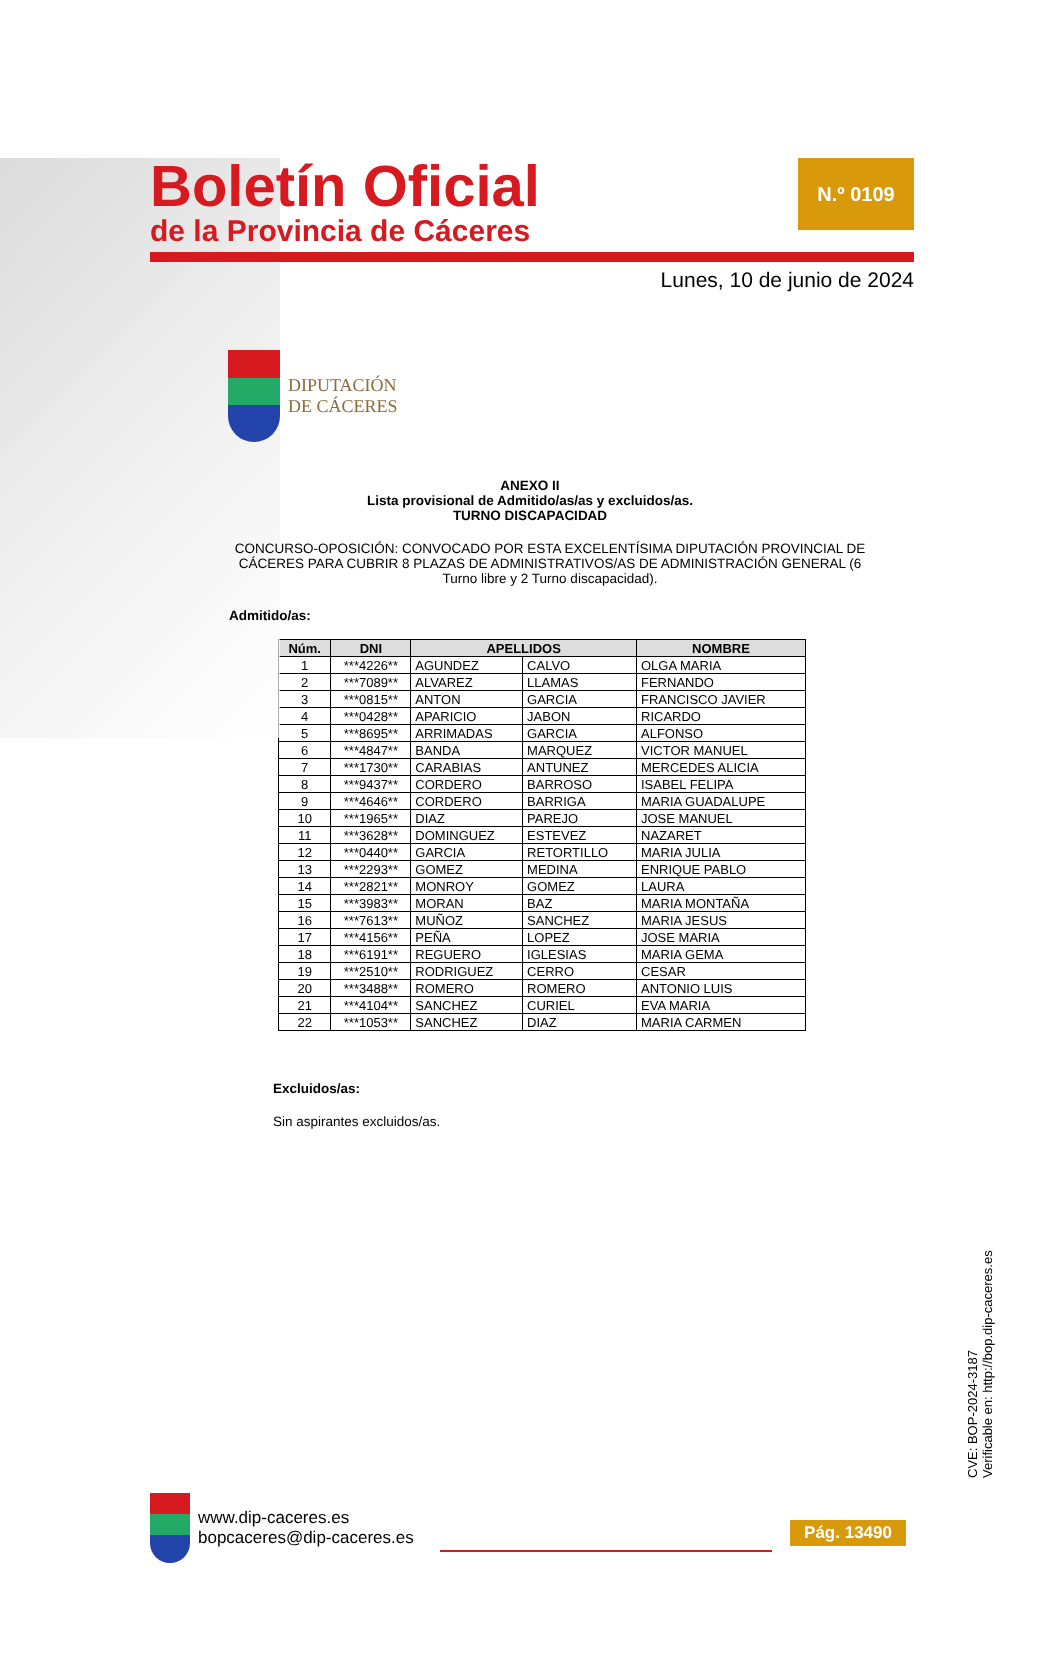Boletín Oficial
de la Provincia de Cáceres
N.º 0109
Lunes, 10 de junio de 2024
DIPUTACIÓN
DE CÁCERES
ANEXO II
Lista provisional de Admitido/as/as y excluidos/as.
TURNO DISCAPACIDAD
CONCURSO-OPOSICIÓN: CONVOCADO POR ESTA EXCELENTÍSIMA DIPUTACIÓN PROVINCIAL DE CÁCERES PARA CUBRIR 8 PLAZAS DE ADMINISTRATIVOS/AS DE ADMINISTRACIÓN GENERAL (6 Turno libre y 2 Turno discapacidad).
Admitido/as:
| Núm. | DNI | APELLIDOS | | NOMBRE |
| --- | --- | --- | --- | --- |
| 1 | ***4226** | AGUNDEZ | CALVO | OLGA MARIA |
| 2 | ***7089** | ALVAREZ | LLAMAS | FERNANDO |
| 3 | ***0815** | ANTON | GARCIA | FRANCISCO JAVIER |
| 4 | ***0428** | APARICIO | JABON | RICARDO |
| 5 | ***8695** | ARRIMADAS | GARCIA | ALFONSO |
| 6 | ***4847** | BANDA | MARQUEZ | VICTOR MANUEL |
| 7 | ***1730** | CARABIAS | ANTUNEZ | MERCEDES ALICIA |
| 8 | ***9437** | CORDERO | BARROSO | ISABEL FELIPA |
| 9 | ***4646** | CORDERO | BARRIGA | MARIA GUADALUPE |
| 10 | ***1965** | DIAZ | PAREJO | JOSE MANUEL |
| 11 | ***3628** | DOMINGUEZ | ESTEVEZ | NAZARET |
| 12 | ***0440** | GARCIA | RETORTILLO | MARIA JULIA |
| 13 | ***2293** | GOMEZ | MEDINA | ENRIQUE PABLO |
| 14 | ***2821** | MONROY | GOMEZ | LAURA |
| 15 | ***3983** | MORAN | BAZ | MARIA MONTAÑA |
| 16 | ***7613** | MUÑOZ | SANCHEZ | MARIA JESUS |
| 17 | ***4156** | PEÑA | LOPEZ | JOSE MARIA |
| 18 | ***6191** | REGUERO | IGLESIAS | MARIA GEMA |
| 19 | ***2510** | RODRIGUEZ | CERRO | CESAR |
| 20 | ***3488** | ROMERO | ROMERO | ANTONIO LUIS |
| 21 | ***4104** | SANCHEZ | CURIEL | EVA MARIA |
| 22 | ***1053** | SANCHEZ | DIAZ | MARIA CARMEN |
Excluidos/as:
Sin aspirantes excluidos/as.
CVE: BOP-2024-3187
Verificable en: http://bop.dip-caceres.es
www.dip-caceres.es
bopcaceres@dip-caceres.es
Pág. 13490